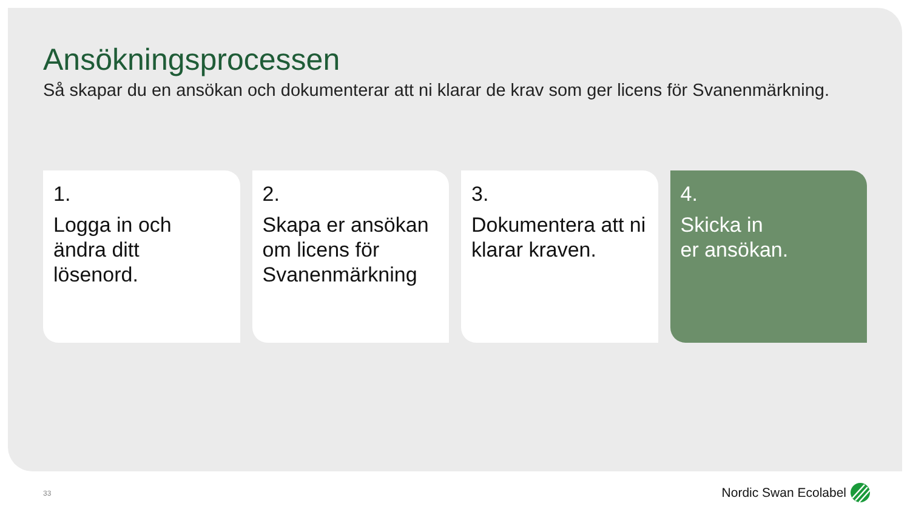Ansökningsprocessen
Så skapar du en ansökan och dokumenterar att ni klarar de krav som ger licens för Svanenmärkning.
1.
Logga in och
ändra ditt
lösenord.
2.
Skapa er ansökan
om licens för
Svanenmärkning
3.
Dokumentera att ni
klarar kraven.
4.
Skicka in
er ansökan.
33 Nordic Swan Ecolabel